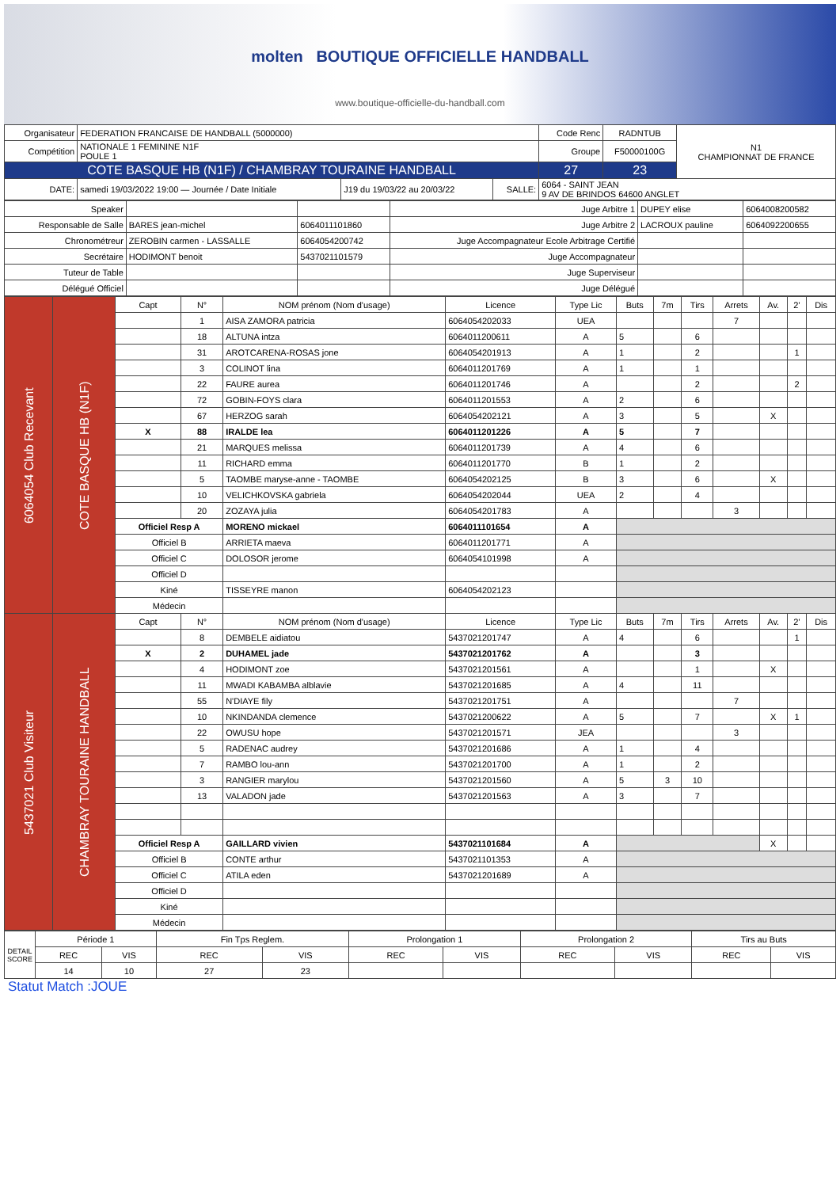molten BOUTIQUE OFFICIELLE HANDBALL
www.boutique-officielle-du-handball.com
| Organisateur | FEDERATION FRANCAISE DE HANDBALL (5000000) | | | Code Renc | RADNTUB | N1 CHAMPIONNAT DE FRANCE |
| Compétition | NATIONALE 1 FEMININE N1F POULE 1 | | | Groupe | F50000100G | |
| COTE BASQUE HB (N1F) / CHAMBRAY TOURAINE HANDBALL | | | | 27 | 23 | |
| DATE: | samedi 19/03/2022 19:00 — Journée / Date Initiale | J19 du 19/03/22 au 20/03/22 | SALLE: | 6064 - SAINT JEAN 9 AV DE BRINDOS 64600 ANGLET | | |
| Speaker | | | Juge Arbitre 1 | DUPEY elise | 6064008200582 |
| Responsable de Salle | BARES jean-michel | 6064011101860 | Juge Arbitre 2 | LACROUX pauline | 6064092200655 |
| Chronométreur | ZEROBIN carmen - LASSALLE | 6064054200742 | Juge Accompagnateur Ecole Arbitrage Certifié | | |
| Secrétaire | HODIMONT benoit | 5437021101579 | Juge Accompagnateur | | |
| Tuteur de Table | | | Juge Superviseur | | |
| Délégué Officiel | | | Juge Délégué | | |
| 6064054 Club Recevant | COTE BASQUE HB (N1F) | Capt | N° | NOM prénom (Nom d'usage) | Licence | Type Lic | Buts | 7m | Tirs | Arrets | Av. | 2' | Dis |
| | | | 1 | AISA ZAMORA patricia | 6064054202033 | UEA | | | | 7 | | | |
| | | | 18 | ALTUNA intza | 6064011200611 | A | 5 | | 6 | | | | |
| | | | 31 | AROTCARENA-ROSAS jone | 6064054201913 | A | 1 | | 2 | | | 1 | |
| | | | 3 | COLINOT lina | 6064011201769 | A | 1 | | 1 | | | | |
| | | | 22 | FAURE aurea | 6064011201746 | A | | | 2 | | | 2 | |
| | | | 72 | GOBIN-FOYS clara | 6064011201553 | A | 2 | | 6 | | | | |
| | | | 67 | HERZOG sarah | 6064054202121 | A | 3 | | 5 | | X | | |
| | | X | 88 | IRALDE lea | 6064011201226 | A | 5 | | 7 | | | | |
| | | | 21 | MARQUES melissa | 6064011201739 | A | 4 | | 6 | | | | |
| | | | 11 | RICHARD emma | 6064011201770 | B | 1 | | 2 | | | | |
| | | | 5 | TAOMBE maryse-anne - TAOMBE | 6064054202125 | B | 3 | | 6 | | X | | |
| | | | 10 | VELICHKOVSKA gabriela | 6064054202044 | UEA | 2 | | 4 | | | | |
| | | | 20 | ZOZAYA julia | 6064054201783 | A | | | | 3 | | | |
| | | Officiel Resp A | | MORENO mickael | 6064011101654 | A | | | | | | | |
| | | Officiel B | | ARRIETA maeva | 6064011201771 | A | | | | | | | |
| | | Officiel C | | DOLOSOR jerome | 6064054101998 | A | | | | | | | |
| | | Officiel D | | | | | | | | | | | |
| | | Kiné | | TISSEYRE manon | 6064054202123 | | | | | | | | |
| | | Médecin | | | | | | | | | | | |
| 5437021 Club Visiteur | CHAMBRAY TOURAINE HANDBALL | Capt | N° | NOM prénom (Nom d'usage) | Licence | Type Lic | Buts | 7m | Tirs | Arrets | Av. | 2' | Dis |
| | | | 8 | DEMBELE aidiatou | 5437021201747 | A | 4 | | 6 | | | 1 | |
| | | X | 2 | DUHAMEL jade | 5437021201762 | A | | | 3 | | | | |
| | | | 4 | HODIMONT zoe | 5437021201561 | A | | | 1 | | X | | |
| | | | 11 | MWADI KABAMBA alblavie | 5437021201685 | A | 4 | | 11 | | | | |
| | | | 55 | N'DIAYE fily | 5437021201751 | A | | | | 7 | | | |
| | | | 10 | NKINDANDA clemence | 5437021200622 | A | 5 | | 7 | | X | 1 | |
| | | | 22 | OWUSU hope | 5437021201571 | JEA | | | | 3 | | | |
| | | | 5 | RADENAC audrey | 5437021201686 | A | 1 | | 4 | | | | |
| | | | 7 | RAMBO lou-ann | 5437021201700 | A | 1 | | 2 | | | | |
| | | | 3 | RANGIER marylou | 5437021201560 | A | 5 | 3 | 10 | | | | |
| | | | 13 | VALADON jade | 5437021201563 | A | 3 | | 7 | | | | |
| | | Officiel Resp A | | GAILLARD vivien | 5437021101684 | A | | | | | X | | |
| | | Officiel B | | CONTE arthur | 5437021101353 | A | | | | | | | |
| | | Officiel C | | ATILA eden | 5437021201689 | A | | | | | | | |
| | | Officiel D | | | | | | | | | | | |
| | | Kiné | | | | | | | | | | | |
| | | Médecin | | | | | | | | | | | |
| DETAIL SCORE | Période 1 | | Fin Tps Reglem. | | Prolongation 1 | | Prolongation 2 | | Tirs au Buts | |
| | REC | VIS | REC | VIS | REC | VIS | REC | VIS | REC | VIS |
| | 14 | 10 | 27 | 23 | | | | | | |
Statut Match :JOUE